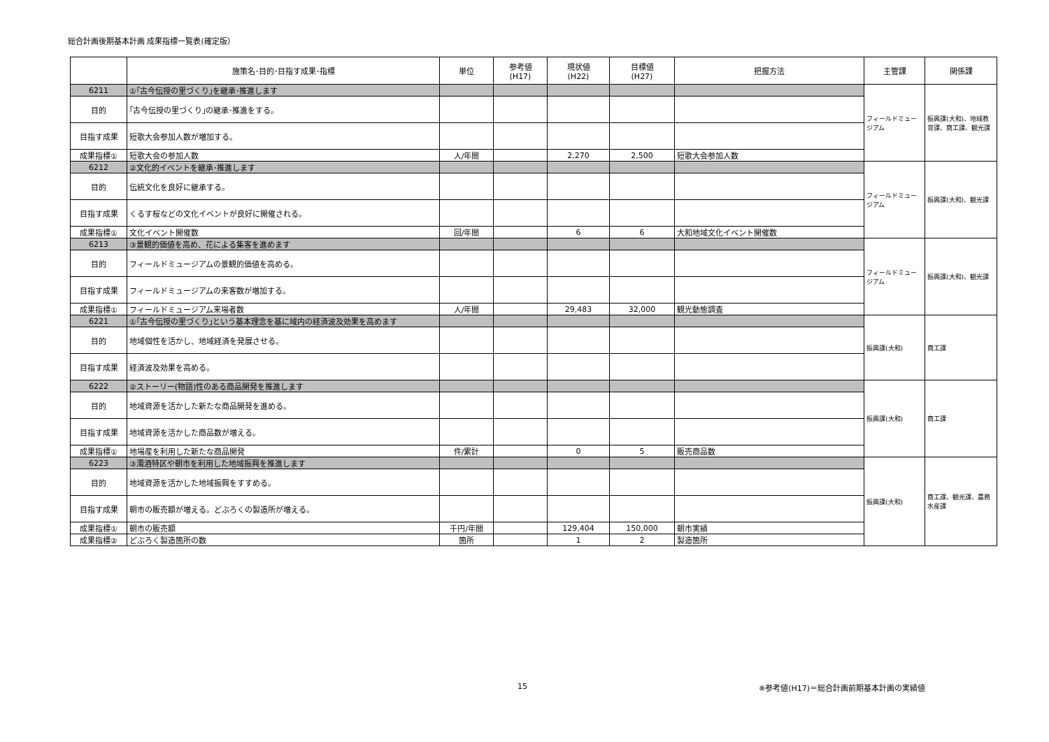総合計画後期基本計画 成果指標一覧表(確定版）
| | 施策名･目的･目指す成果･指標 | 単位 | 参考値 (H17) | 現状値 (H22) | 目標値 (H27) | 把握方法 | 主管課 | 関係課 |
| --- | --- | --- | --- | --- | --- | --- | --- | --- |
| 6211 | ①｢古今伝授の里づくり｣を継承･推進します | | | | | | フィールドミュージアム | 振興課(大和)、地域教育課、商工課、観光課 |
| 目的 | ｢古今伝授の里づくり｣の継承･推進をする。 | | | | | | | |
| 目指す成果 | 短歌大会参加人数が増加する。 | | | | | | | |
| 成果指標① | 短歌大会の参加人数 | 人/年間 | | 2,270 | 2,500 | 短歌大会参加人数 | | |
| 6212 | ②文化的イベントを継承･推進します | | | | | | フィールドミュージアム | 振興課(大和)、観光課 |
| 目的 | 伝統文化を良好に継承する。 | | | | | | | |
| 目指す成果 | くるす桜などの文化イベントが良好に開催される。 | | | | | | | |
| 成果指標① | 文化イベント開催数 | 回/年間 | | 6 | 6 | 大和地域文化イベント開催数 | | |
| 6213 | ③景観的価値を高め、花による集客を進めます | | | | | | フィールドミュージアム | 振興課(大和)、観光課 |
| 目的 | フィールドミュージアムの景観的価値を高める。 | | | | | | | |
| 目指す成果 | フィールドミュージアムの来客数が増加する。 | | | | | | | |
| 成果指標① | フィールドミュージアム来場者数 | 人/年間 | | 29,483 | 32,000 | 観光動態調査 | | |
| 6221 | ①｢古今伝授の里づくり｣という基本理念を基に域内の経済波及効果を高めます | | | | | | 振興課(大和) | 商工課 |
| 目的 | 地域個性を活かし、地域経済を発展させる。 | | | | | | | |
| 目指す成果 | 経済波及効果を高める。 | | | | | | | |
| 6222 | ②ストーリー(物語)性のある商品開発を推進します | | | | | | 振興課(大和) | 商工課 |
| 目的 | 地域資源を活かした新たな商品開発を進める。 | | | | | | | |
| 目指す成果 | 地域資源を活かした商品数が増える。 | | | | | | | |
| 成果指標① | 地場産を利用した新たな商品開発 | 件/累計 | | 0 | 5 | 販売商品数 | | |
| 6223 | ③濁酒特区や朝市を利用した地域振興を推進します | | | | | | 振興課(大和) | 商工課、観光課、農務水産課 |
| 目的 | 地域資源を活かした地域振興をすすめる。 | | | | | | | |
| 目指す成果 | 朝市の販売額が増える。どぶろくの製造所が増える。 | | | | | | | |
| 成果指標① | 朝市の販売額 | 千円/年間 | | 129,404 | 150,000 | 朝市実績 | | |
| 成果指標② | どぶろく製造箇所の数 | 箇所 | | 1 | 2 | 製造箇所 | | |
15
※参考値(H17)＝総合計画前期基本計画の実績値